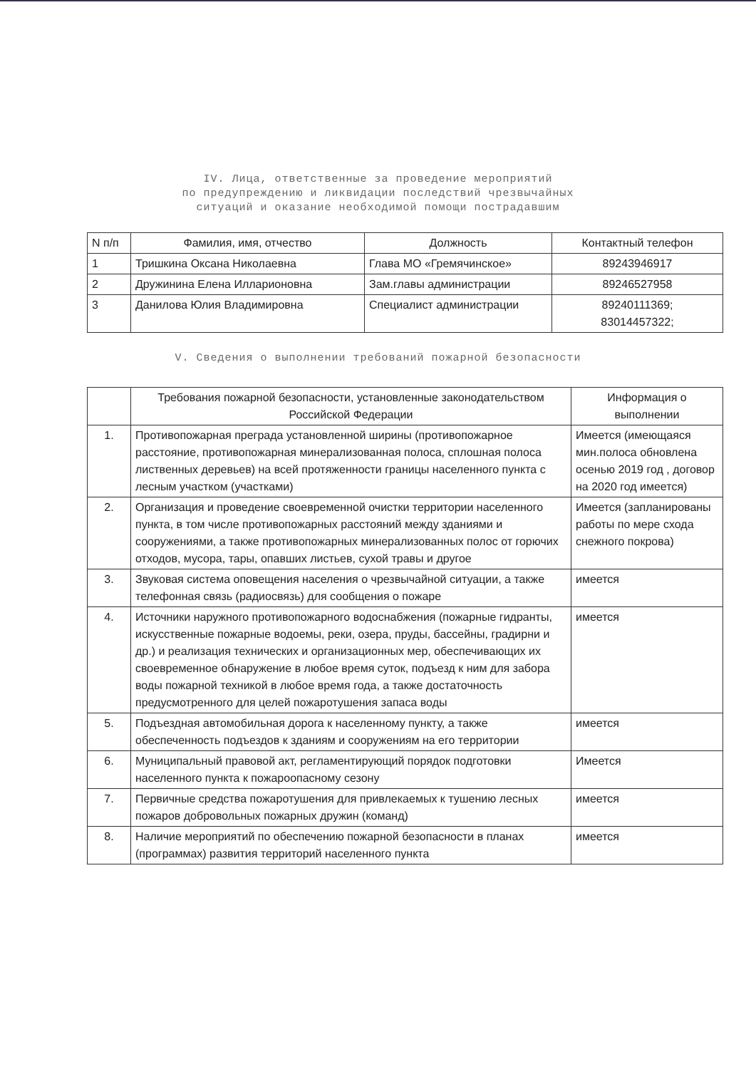IV. Лица, ответственные за проведение мероприятий
по предупреждению и ликвидации последствий чрезвычайных
ситуаций и оказание необходимой помощи пострадавшим
| N п/п | Фамилия, имя, отчество | Должность | Контактный телефон |
| --- | --- | --- | --- |
| 1 | Тришкина Оксана Николаевна | Глава МО «Гремячинское» | 89243946917 |
| 2 | Дружинина Елена Илларионовна | Зам.главы администрации | 89246527958 |
| 3 | Данилова Юлия Владимировна | Специалист администрации | 89240111369; 83014457322; |
V. Сведения о выполнении требований пожарной безопасности
| | Требования пожарной безопасности, установленные законодательством Российской Федерации | Информация о выполнении |
| --- | --- | --- |
| 1. | Противопожарная преграда установленной ширины (противопожарное расстояние, противопожарная минерализованная полоса, сплошная полоса лиственных деревьев) на всей протяженности границы населенного пункта с лесным участком (участками) | Имеется (имеющаяся мин.полоса обновлена осенью 2019 год , договор на 2020 год имеется) |
| 2. | Организация и проведение своевременной очистки территории населенного пункта, в том числе противопожарных расстояний между зданиями и сооружениями, а также противопожарных минерализованных полос от горючих отходов, мусора, тары, опавших листьев, сухой травы и другое | Имеется (запланированы работы по мере схода снежного покрова) |
| 3. | Звуковая система оповещения населения о чрезвычайной ситуации, а также телефонная связь (радиосвязь) для сообщения о пожаре | имеется |
| 4. | Источники наружного противопожарного водоснабжения (пожарные гидранты, искусственные пожарные водоемы, реки, озера, пруды, бассейны, градирни и др.) и реализация технических и организационных мер, обеспечивающих их своевременное обнаружение в любое время суток, подъезд к ним для забора воды пожарной техникой в любое время года, а также достаточность предусмотренного для целей пожаротушения запаса воды | имеется |
| 5. | Подъездная автомобильная дорога к населенному пункту, а также обеспеченность подъездов к зданиям и сооружениям на его территории | имеется |
| 6. | Муниципальный правовой акт, регламентирующий порядок подготовки населенного пункта к пожароопасному сезону | Имеется |
| 7. | Первичные средства пожаротушения для привлекаемых к тушению лесных пожаров добровольных пожарных дружин (команд) | имеется |
| 8. | Наличие мероприятий по обеспечению пожарной безопасности в планах (программах) развития территорий населенного пункта | имеется |